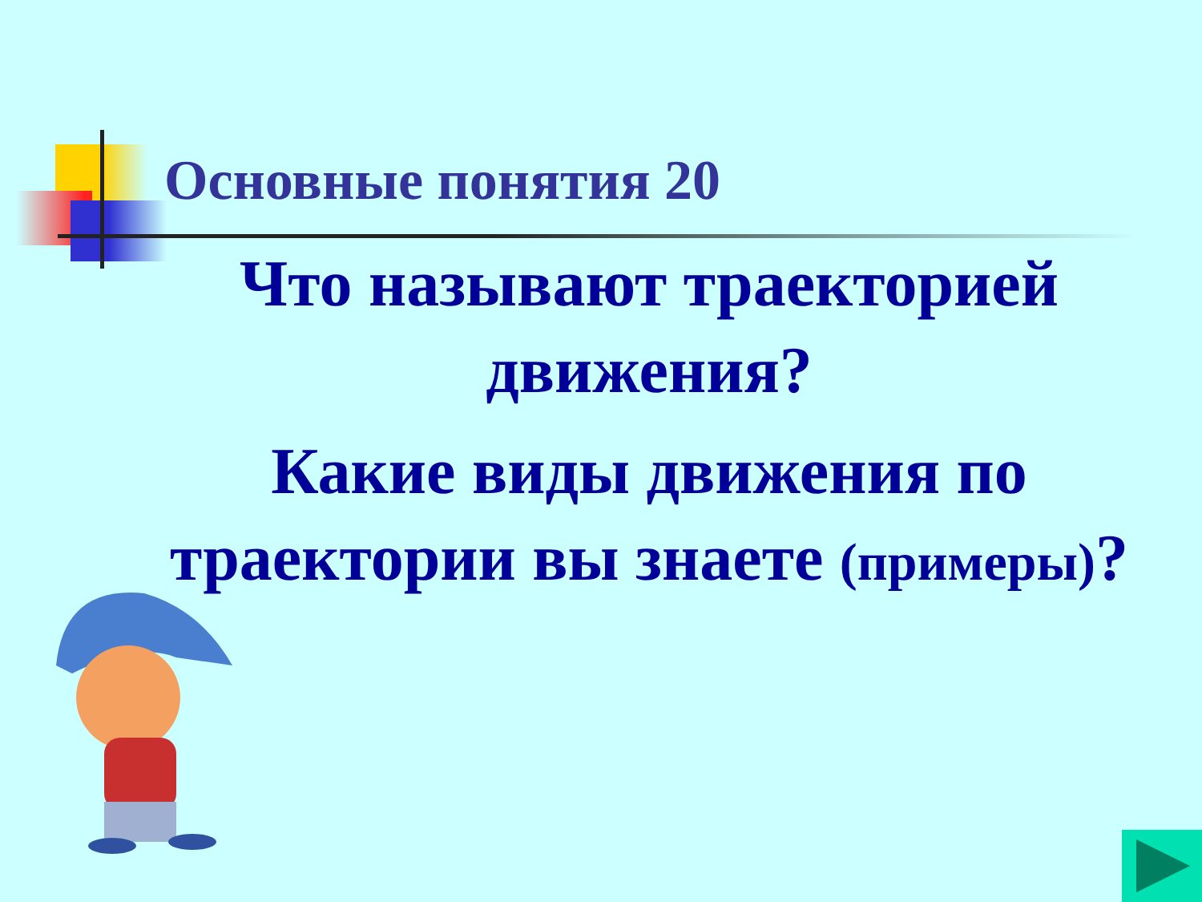Основные понятия 20
Что называют траекторией движения?
Какие виды движения по траектории вы знаете (примеры)?